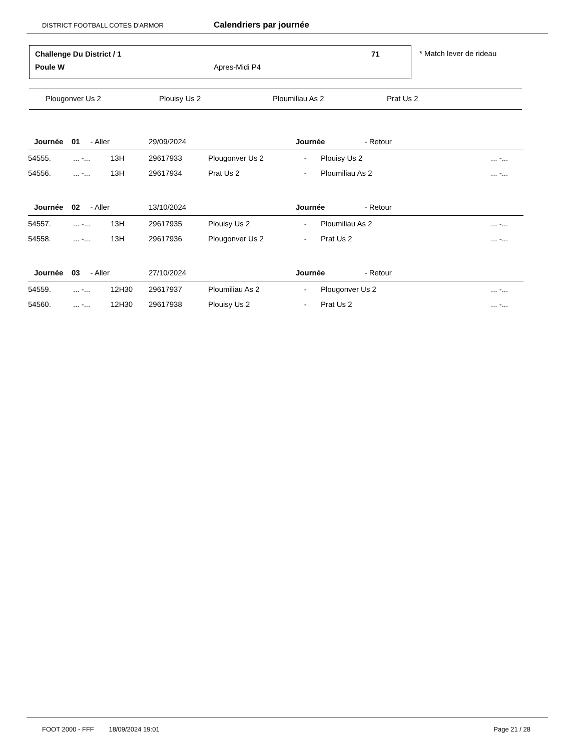DISTRICT FOOTBALL COTES D'ARMOR Calendriers par journée
Challenge Du District / 1 71
Poule W Apres-Midi P4
* Match lever de rideau
Plougonver Us 2 Plouisy Us 2 Ploumiliau As 2 Prat Us 2
| Journée 01 - Aller | | | 29/09/2024 | | Journée - Retour | | |
| 54555. | ... -... | 13H | 29617933 | Plougonver Us 2 | - | Plouisy Us 2 | ... -... |
| 54556. | ... -... | 13H | 29617934 | Prat Us 2 | - | Ploumiliau As 2 | ... -... |
| Journée 02 - Aller | | | 13/10/2024 | | Journée - Retour | | |
| 54557. | ... -... | 13H | 29617935 | Plouisy Us 2 | - | Ploumiliau As 2 | ... -... |
| 54558. | ... -... | 13H | 29617936 | Plougonver Us 2 | - | Prat Us 2 | ... -... |
| Journée 03 - Aller | | | 27/10/2024 | | Journée - Retour | | |
| 54559. | ... -... | 12H30 | 29617937 | Ploumiliau As 2 | - | Plougonver Us 2 | ... -... |
| 54560. | ... -... | 12H30 | 29617938 | Plouisy Us 2 | - | Prat Us 2 | ... -... |
FOOT 2000 - FFF 18/09/2024 19:01 Page 21 / 28